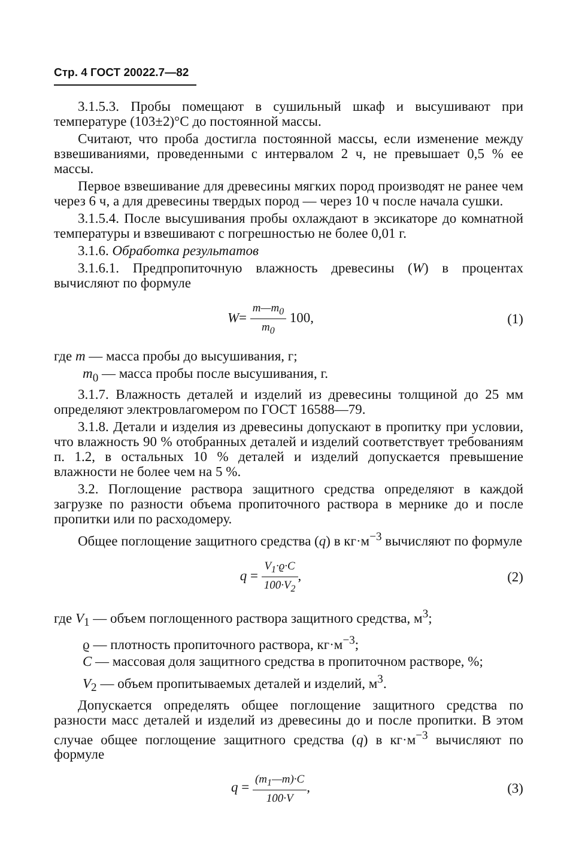Стр. 4 ГОСТ 20022.7—82
3.1.5.3. Пробы помещают в сушильный шкаф и высушивают при температуре (103±2)°С до постоянной массы.
Считают, что проба достигла постоянной массы, если изменение между взвешиваниями, проведенными с интервалом 2 ч, не превышает 0,5 % ее массы.
Первое взвешивание для древесины мягких пород производят не ранее чем через 6 ч, а для древесины твердых пород — через 10 ч после начала сушки.
3.1.5.4. После высушивания пробы охлаждают в эксикаторе до комнатной температуры и взвешивают с погрешностью не более 0,01 г.
3.1.6. Обработка результатов
3.1.6.1. Предпропиточную влажность древесины (W) в процентах вычисляют по формуле
W= m—m<sub>0</sub> m<sub>0</sub> 100, (1)
где m — масса пробы до высушивания, г;
m<sub>0</sub> — масса пробы после высушивания, г.
3.1.7. Влажность деталей и изделий из древесины толщиной до 25 мм определяют электровлагомером по ГОСТ 16588—79.
3.1.8. Детали и изделия из древесины допускают в пропитку при условии, что влажность 90 % отобранных деталей и изделий соответствует требованиям п. 1.2, в остальных 10 % деталей и изделий допускается превышение влажности не более чем на 5 %.
3.2. Поглощение раствора защитного средства определяют в каждой загрузке по разности объема пропиточного раствора в мернике до и после пропитки или по расходомеру.
Общее поглощение защитного средства (q) в кг·м<sup>−3</sup> вычисляют по формуле
q = V<sub>1</sub>·ϱ·C 100·V<sub>2</sub>, (2)
где V<sub>1</sub> — объем поглощенного раствора защитного средства, м<sup>3</sup>;
ϱ — плотность пропиточного раствора, кг·м<sup>−3</sup>;
C — массовая доля защитного средства в пропиточном растворе, %;
V<sub>2</sub> — объем пропитываемых деталей и изделий, м<sup>3</sup>.
Допускается определять общее поглощение защитного средства по разности масс деталей и изделий из древесины до и после пропитки. В этом случае общее поглощение защитного средства (q) в кг·м<sup>−3</sup> вычисляют по формуле
q = (m<sub>1</sub>—m)·C 100·V, (3)